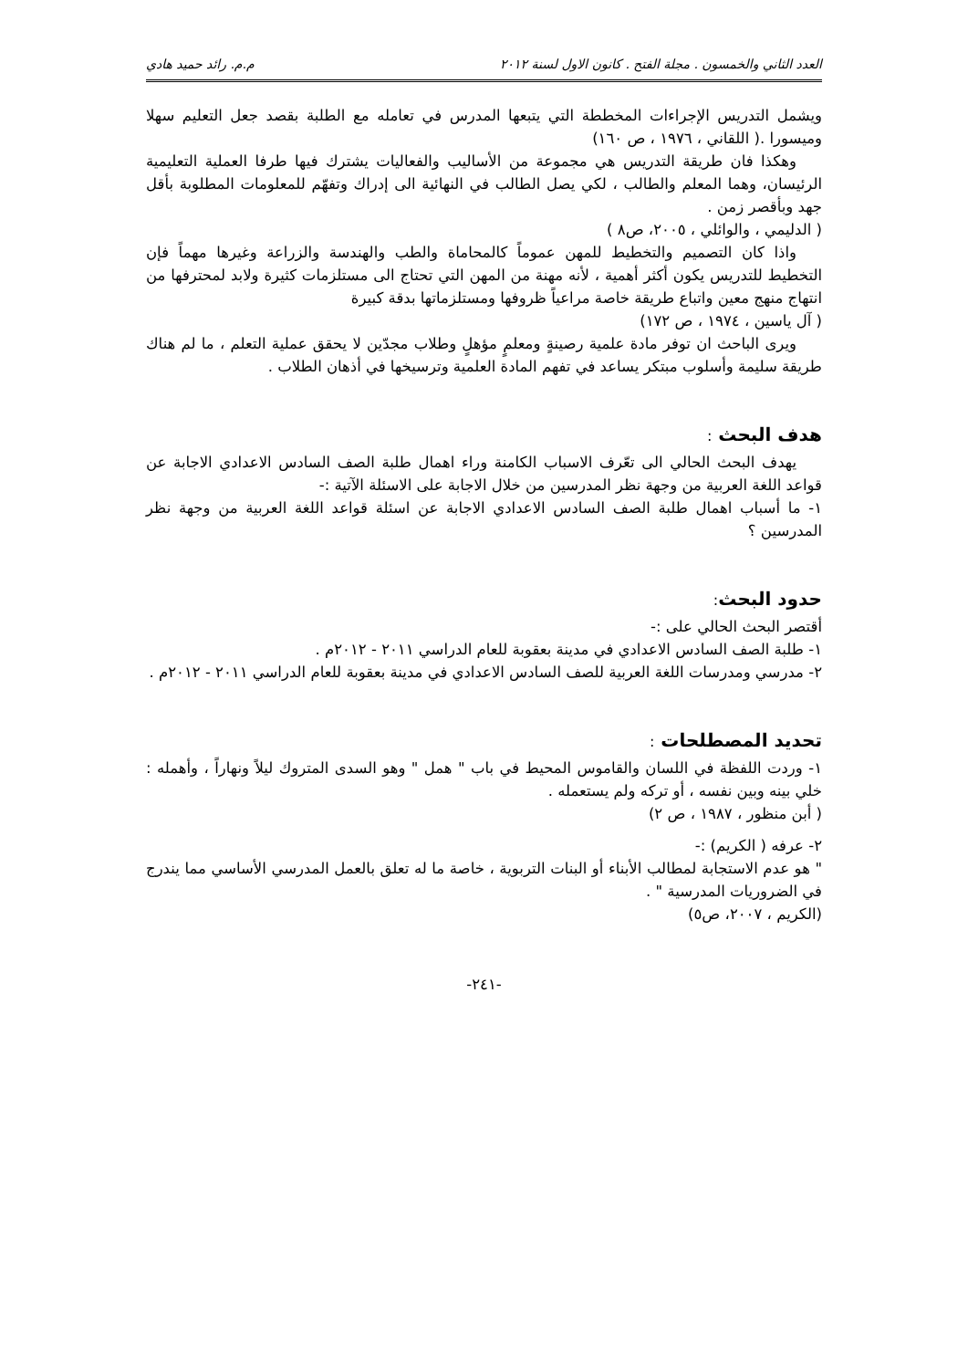العدد الثاني والخمسون . مجلة الفتح . كانون الاول لسنة ٢٠١٢ م.م. رائد حميد هادي
ويشمل التدريس الإجراءات المخططة التي يتبعها المدرس في تعامله مع الطلبة بقصد جعل التعليم سهلا وميسورا .( اللقاني ، ١٩٧٦ ، ص ١٦٠)
وهكذا فان طريقة التدريس هي مجموعة من الأساليب والفعاليات يشترك فيها طرفا العملية التعليمية الرئيسان، وهما المعلم والطالب ، لكي يصل الطالب في النهائية الى إدراك وتفهّم للمعلومات المطلوبة بأقل جهد وبأقصر زمن .
( الدليمي ، والوائلي ، ٢٠٠٥، ص٨ )
واذا كان التصميم والتخطيط للمهن عموماً كالمحاماة والطب والهندسة والزراعة وغيرها مهماً فإن التخطيط للتدريس يكون أكثر أهمية ، لأنه مهنة من المهن التي تحتاج الى مستلزمات كثيرة ولابد لمحترفها من انتهاج منهج معين واتباع طريقة خاصة مراعياً ظروفها ومستلزماتها بدقة كبيرة
( آل ياسين ، ١٩٧٤ ، ص ١٧٢)
ويرى الباحث ان توفر مادة علمية رصينةٍ ومعلمٍ مؤهلٍ وطلاب مجدّين لا يحقق عملية التعلم ، ما لم هناك طريقة سليمة وأسلوب مبتكر يساعد في تفهم المادة العلمية وترسيخها في أذهان الطلاب .
هدف البحث :
يهدف البحث الحالي الى تعّرف الاسباب الكامنة وراء اهمال طلبة الصف السادس الاعدادي الاجابة عن قواعد اللغة العربية من وجهة نظر المدرسين من خلال الاجابة على الاسئلة الآتية :-
١- ما أسباب اهمال طلبة الصف السادس الاعدادي الاجابة عن اسئلة قواعد اللغة العربية من وجهة نظر المدرسين ؟
حدود البحث:
أقتصر البحث الحالي على :-
١- طلبة الصف السادس الاعدادي في مدينة بعقوبة للعام الدراسي ٢٠١١ - ٢٠١٢م .
٢- مدرسي ومدرسات اللغة العربية للصف السادس الاعدادي في مدينة بعقوبة للعام الدراسي ٢٠١١ - ٢٠١٢م .
تحديد المصطلحات :
١- وردت اللفظة في اللسان والقاموس المحيط في باب " همل " وهو السدى المتروك ليلاً ونهاراً ، وأهمله : خلي بينه وبين نفسه ، أو تركه ولم يستعمله .
( أبن منظور ، ١٩٨٧ ، ص ٢)
٢- عرفه ( الكريم) :-
" هو عدم الاستجابة لمطالب الأبناء أو البنات التربوية ، خاصة ما له تعلق بالعمل المدرسي الأساسي مما يندرج في الضروريات المدرسية " .
(الكريم ، ٢٠٠٧، ص٥)
-٢٤١-